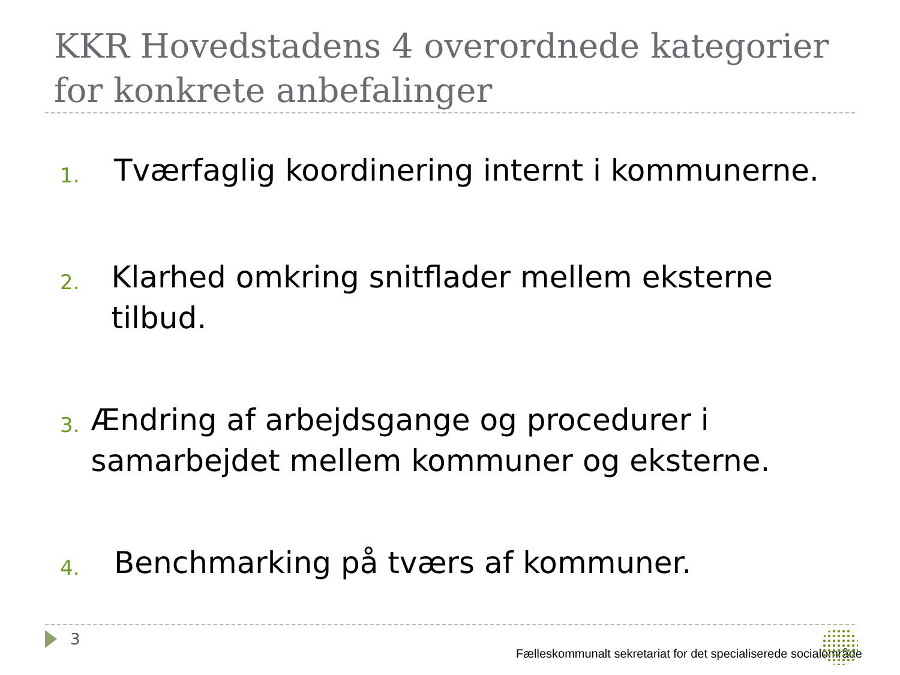KKR Hovedstadens 4 overordnede kategorier for konkrete anbefalinger
1. Tværfaglig koordinering internt i kommunerne.
2. Klarhed omkring snitflader mellem eksterne tilbud.
3. Ændring af arbejdsgange og procedurer i samarbejdet mellem kommuner og eksterne.
4. Benchmarking på tværs af kommuner.
3
Fælleskommunalt sekretariat for det specialiserede socialområde